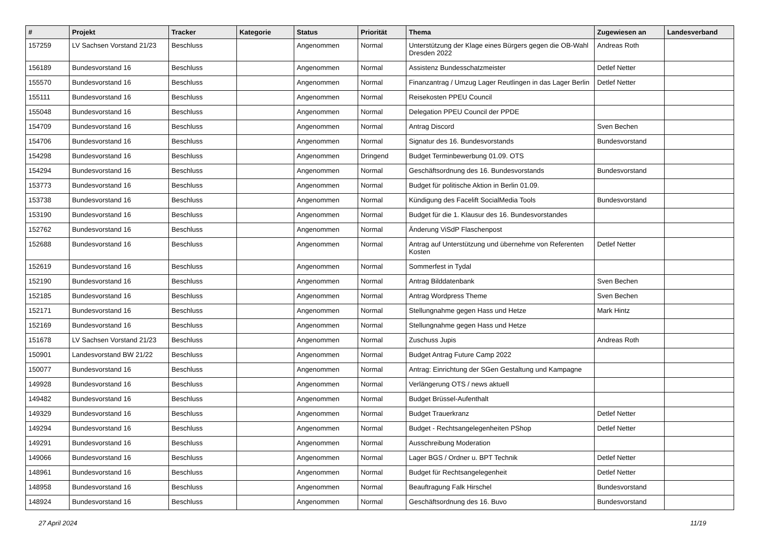| # | Projekt | Tracker | Kategorie | Status | Priorität | Thema | Zugewiesen an | Landesverband |
| --- | --- | --- | --- | --- | --- | --- | --- | --- |
| 157259 | LV Sachsen Vorstand 21/23 | Beschluss | | Angenommen | Normal | Unterstützung der Klage eines Bürgers gegen die OB-Wahl Dresden 2022 | Andreas Roth | |
| 156189 | Bundesvorstand 16 | Beschluss | | Angenommen | Normal | Assistenz Bundesschatzmeister | Detlef Netter | |
| 155570 | Bundesvorstand 16 | Beschluss | | Angenommen | Normal | Finanzantrag / Umzug Lager Reutlingen in das Lager Berlin | Detlef Netter | |
| 155111 | Bundesvorstand 16 | Beschluss | | Angenommen | Normal | Reisekosten PPEU Council | | |
| 155048 | Bundesvorstand 16 | Beschluss | | Angenommen | Normal | Delegation PPEU Council der PPDE | | |
| 154709 | Bundesvorstand 16 | Beschluss | | Angenommen | Normal | Antrag Discord | Sven Bechen | |
| 154706 | Bundesvorstand 16 | Beschluss | | Angenommen | Normal | Signatur des 16. Bundesvorstands | Bundesvorstand | |
| 154298 | Bundesvorstand 16 | Beschluss | | Angenommen | Dringend | Budget Terminbewerbung 01.09. OTS | | |
| 154294 | Bundesvorstand 16 | Beschluss | | Angenommen | Normal | Geschäftsordnung des 16. Bundesvorstands | Bundesvorstand | |
| 153773 | Bundesvorstand 16 | Beschluss | | Angenommen | Normal | Budget für politische Aktion in Berlin 01.09. | | |
| 153738 | Bundesvorstand 16 | Beschluss | | Angenommen | Normal | Kündigung des Facelift SocialMedia Tools | Bundesvorstand | |
| 153190 | Bundesvorstand 16 | Beschluss | | Angenommen | Normal | Budget für die 1. Klausur des 16. Bundesvorstandes | | |
| 152762 | Bundesvorstand 16 | Beschluss | | Angenommen | Normal | Änderung ViSdP Flaschenpost | | |
| 152688 | Bundesvorstand 16 | Beschluss | | Angenommen | Normal | Antrag auf Unterstützung und übernehme von Referenten Kosten | Detlef Netter | |
| 152619 | Bundesvorstand 16 | Beschluss | | Angenommen | Normal | Sommerfest in Tydal | | |
| 152190 | Bundesvorstand 16 | Beschluss | | Angenommen | Normal | Antrag Bilddatenbank | Sven Bechen | |
| 152185 | Bundesvorstand 16 | Beschluss | | Angenommen | Normal | Antrag Wordpress Theme | Sven Bechen | |
| 152171 | Bundesvorstand 16 | Beschluss | | Angenommen | Normal | Stellungnahme gegen Hass und Hetze | Mark Hintz | |
| 152169 | Bundesvorstand 16 | Beschluss | | Angenommen | Normal | Stellungnahme gegen Hass und Hetze | | |
| 151678 | LV Sachsen Vorstand 21/23 | Beschluss | | Angenommen | Normal | Zuschuss Jupis | Andreas Roth | |
| 150901 | Landesvorstand BW 21/22 | Beschluss | | Angenommen | Normal | Budget Antrag Future Camp 2022 | | |
| 150077 | Bundesvorstand 16 | Beschluss | | Angenommen | Normal | Antrag: Einrichtung der SGen Gestaltung und Kampagne | | |
| 149928 | Bundesvorstand 16 | Beschluss | | Angenommen | Normal | Verlängerung OTS / news aktuell | | |
| 149482 | Bundesvorstand 16 | Beschluss | | Angenommen | Normal | Budget Brüssel-Aufenthalt | | |
| 149329 | Bundesvorstand 16 | Beschluss | | Angenommen | Normal | Budget Trauerkranz | Detlef Netter | |
| 149294 | Bundesvorstand 16 | Beschluss | | Angenommen | Normal | Budget - Rechtsangelegenheiten PShop | Detlef Netter | |
| 149291 | Bundesvorstand 16 | Beschluss | | Angenommen | Normal | Ausschreibung Moderation | | |
| 149066 | Bundesvorstand 16 | Beschluss | | Angenommen | Normal | Lager BGS / Ordner u. BPT Technik | Detlef Netter | |
| 148961 | Bundesvorstand 16 | Beschluss | | Angenommen | Normal | Budget für Rechtsangelegenheit | Detlef Netter | |
| 148958 | Bundesvorstand 16 | Beschluss | | Angenommen | Normal | Beauftragung Falk Hirschel | Bundesvorstand | |
| 148924 | Bundesvorstand 16 | Beschluss | | Angenommen | Normal | Geschäftsordnung des 16. Buvo | Bundesvorstand | |
27 April 2024 11/19